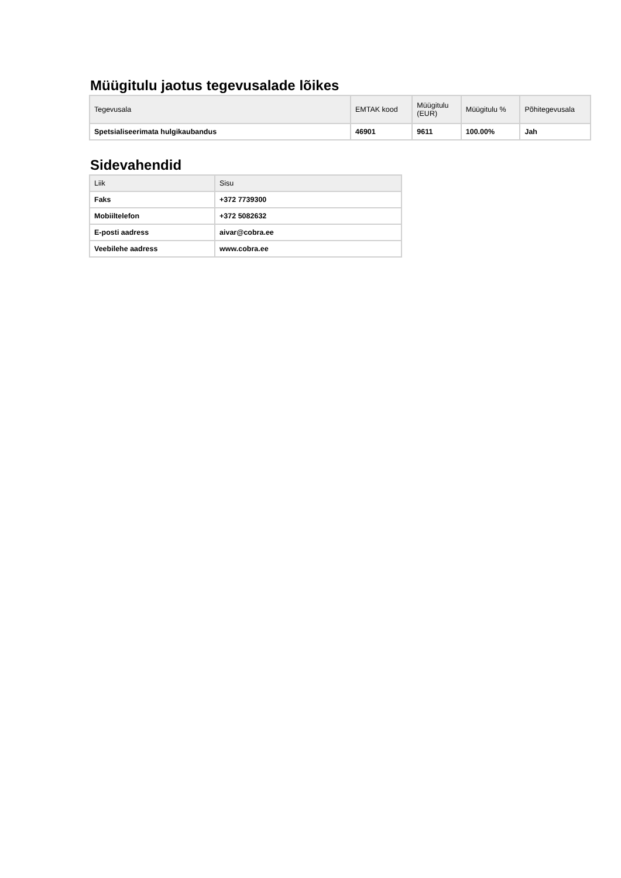Müügitulu jaotus tegevusalade lõikes
| Tegevusala | EMTAK kood | Müügitulu (EUR) | Müügitulu % | Põhitegevusala |
| --- | --- | --- | --- | --- |
| Spetsialiseerimata hulgikaubandus | 46901 | 9611 | 100.00% | Jah |
Sidevahendid
| Liik | Sisu |
| --- | --- |
| Faks | +372 7739300 |
| Mobiiltelefon | +372 5082632 |
| E-posti aadress | aivar@cobra.ee |
| Veebilehe aadress | www.cobra.ee |